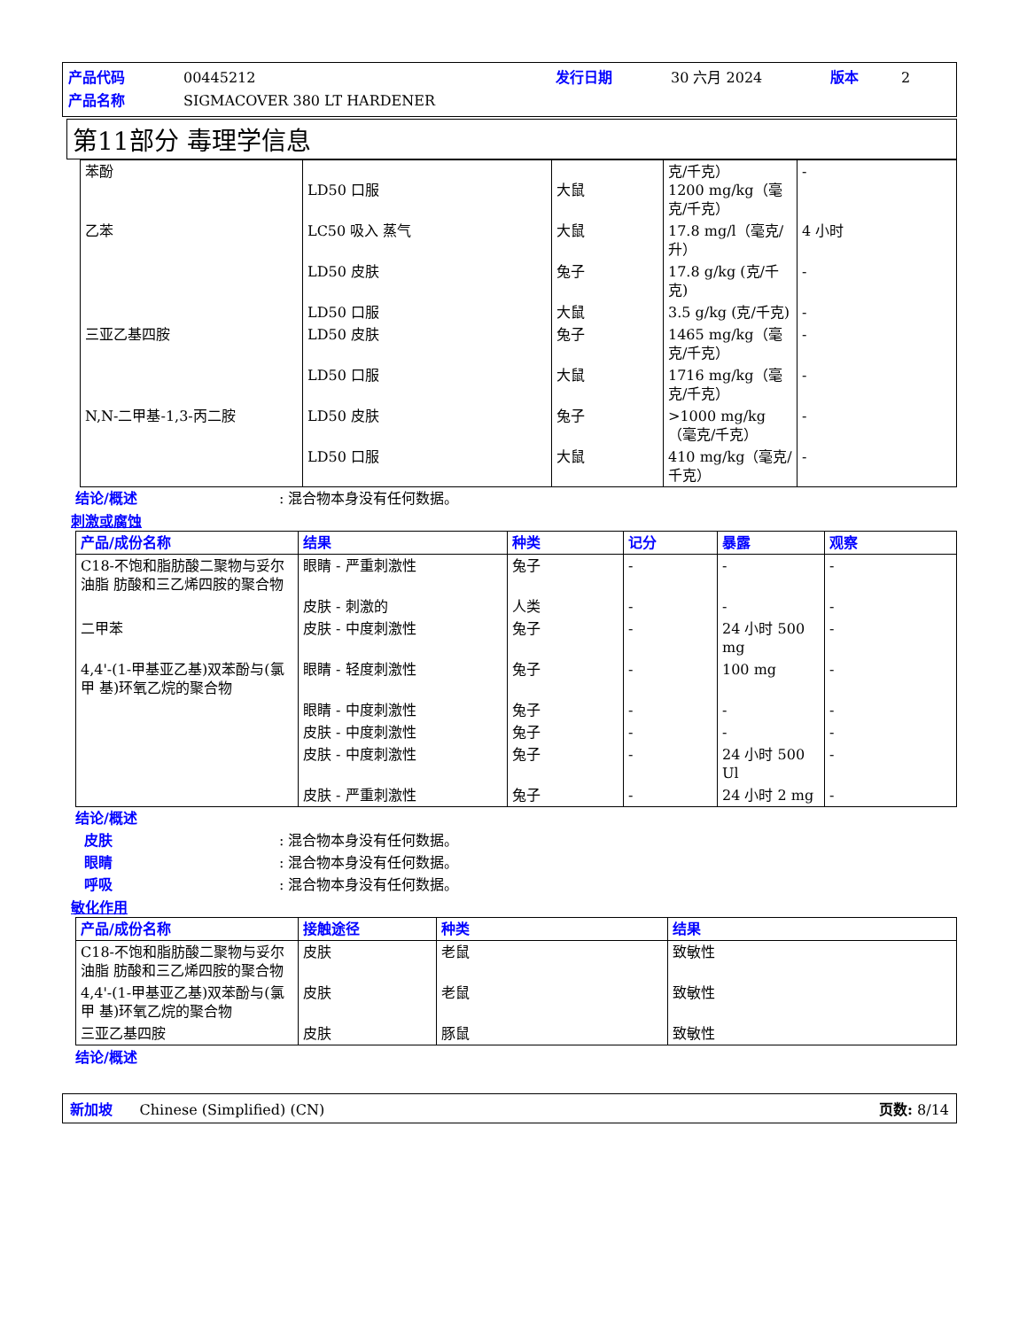产品代码 00445212 发行日期 30 六月 2024 版本 2 产品名称 SIGMACOVER 380 LT HARDENER
第11部分 毒理学信息
| 苯酚 | LD50 口服 | 大鼠 | 克/千克） 1200 mg/kg（毫克/千克） | - |
| 乙苯 | LC50 吸入 蒸气 | 大鼠 | 17.8 mg/l（毫克/升） | 4 小时 |
| | LD50 皮肤 | 兔子 | 17.8 g/kg (克/千克) | - |
| | LD50 口服 | 大鼠 | 3.5 g/kg (克/千克) | - |
| 三亚乙基四胺 | LD50 皮肤 | 兔子 | 1465 mg/kg（毫克/千克） | - |
| | LD50 口服 | 大鼠 | 1716 mg/kg（毫克/千克） | - |
| N,N-二甲基-1,3-丙二胺 | LD50 皮肤 | 兔子 | >1000 mg/kg（毫克/千克） | - |
| | LD50 口服 | 大鼠 | 410 mg/kg（毫克/千克） | - |
结论/概述: 混合物本身没有任何数据。
刺激或腐蚀
| 产品/成份名称 | 结果 | 种类 | 记分 | 暴露 | 观察 |
| --- | --- | --- | --- | --- | --- |
| C18-不饱和脂肪酸二聚物与妥尔油脂 肪酸和三乙烯四胺的聚合物 | 眼睛 - 严重刺激性 | 兔子 | - | - | - |
| | 皮肤 - 刺激的 | 人类 | - | - | - |
| 二甲苯 | 皮肤 - 中度刺激性 | 兔子 | - | 24 小时 500 mg | - |
| 4,4'-(1-甲基亚乙基)双苯酚与(氯甲 基)环氧乙烷的聚合物 | 眼睛 - 轻度刺激性 | 兔子 | - | 100 mg | - |
| | 眼睛 - 中度刺激性 | 兔子 | - | - | - |
| | 皮肤 - 中度刺激性 | 兔子 | - | - | - |
| | 皮肤 - 中度刺激性 | 兔子 | - | 24 小时 500 Ul | - |
| | 皮肤 - 严重刺激性 | 兔子 | - | 24 小时 2 mg | - |
结论/概述
皮肤: 混合物本身没有任何数据。
眼睛: 混合物本身没有任何数据。
呼吸: 混合物本身没有任何数据。
敏化作用
| 产品/成份名称 | 接触途径 | 种类 | 结果 |
| --- | --- | --- | --- |
| C18-不饱和脂肪酸二聚物与妥尔油脂 肪酸和三乙烯四胺的聚合物 | 皮肤 | 老鼠 | 致敏性 |
| 4,4'-(1-甲基亚乙基)双苯酚与(氯甲 基)环氧乙烷的聚合物 | 皮肤 | 老鼠 | 致敏性 |
| 三亚乙基四胺 | 皮肤 | 豚鼠 | 致敏性 |
结论/概述
新加坡 Chinese (Simplified) (CN) 页数: 8/14